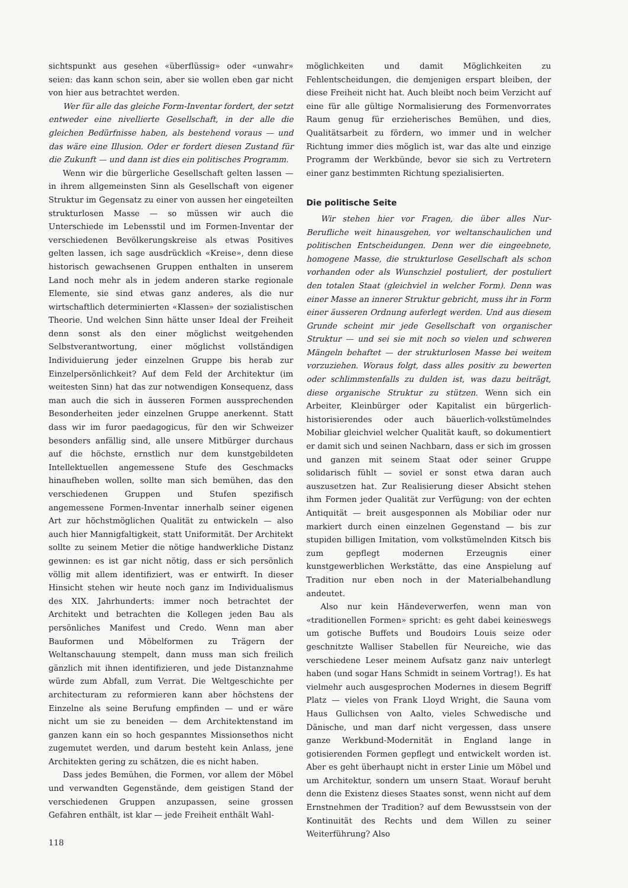sichtspunkt aus gesehen «überflüssig» oder «unwahr» seien: das kann schon sein, aber sie wollen eben gar nicht von hier aus betrachtet werden.
Wer für alle das gleiche Form-Inventar fordert, der setzt entweder eine nivellierte Gesellschaft, in der alle die gleichen Bedürfnisse haben, als bestehend voraus — und das wäre eine Illusion. Oder er fordert diesen Zustand für die Zukunft — und dann ist dies ein politisches Programm.
Wenn wir die bürgerliche Gesellschaft gelten lassen — in ihrem allgemeinsten Sinn als Gesellschaft von eigener Struktur im Gegensatz zu einer von aussen her eingeteilten strukturlosen Masse — so müssen wir auch die Unterschiede im Lebensstil und im Formen-Inventar der verschiedenen Bevölkerungskreise als etwas Positives gelten lassen, ich sage ausdrücklich «Kreise», denn diese historisch gewachsenen Gruppen enthalten in unserem Land noch mehr als in jedem anderen starke regionale Elemente, sie sind etwas ganz anderes, als die nur wirtschaftlich determinierten «Klassen» der sozialistischen Theorie. Und welchen Sinn hätte unser Ideal der Freiheit denn sonst als den einer möglichst weitgehenden Selbstverantwortung, einer möglichst vollständigen Individuierung jeder einzelnen Gruppe bis herab zur Einzelpersönlichkeit? Auf dem Feld der Architektur (im weitesten Sinn) hat das zur notwendigen Konsequenz, dass man auch die sich in äusseren Formen aussprechenden Besonderheiten jeder einzelnen Gruppe anerkennt. Statt dass wir im furor paedagogicus, für den wir Schweizer besonders anfällig sind, alle unsere Mitbürger durchaus auf die höchste, ernstlich nur dem kunstgebildeten Intellektuellen angemessene Stufe des Geschmacks hinaufheben wollen, sollte man sich bemühen, das den verschiedenen Gruppen und Stufen spezifisch angemessene Formen-Inventar innerhalb seiner eigenen Art zur höchstmöglichen Qualität zu entwickeln — also auch hier Mannigfaltigkeit, statt Uniformität. Der Architekt sollte zu seinem Metier die nötige handwerkliche Distanz gewinnen: es ist gar nicht nötig, dass er sich persönlich völlig mit allem identifiziert, was er entwirft. In dieser Hinsicht stehen wir heute noch ganz im Individualismus des XIX. Jahrhunderts: immer noch betrachtet der Architekt und betrachten die Kollegen jeden Bau als persönliches Manifest und Credo. Wenn man aber Bauformen und Möbelformen zu Trägern der Weltanschauung stempelt, dann muss man sich freilich gänzlich mit ihnen identifizieren, und jede Distanznahme würde zum Abfall, zum Verrat. Die Weltgeschichte per architecturam zu reformieren kann aber höchstens der Einzelne als seine Berufung empfinden — und er wäre nicht um sie zu beneiden — dem Architektenstand im ganzen kann ein so hoch gespanntes Missionsethos nicht zugemutet werden, und darum besteht kein Anlass, jene Architekten gering zu schätzen, die es nicht haben.
Dass jedes Bemühen, die Formen, vor allem der Möbel und verwandten Gegenstände, dem geistigen Stand der verschiedenen Gruppen anzupassen, seine grossen Gefahren enthält, ist klar — jede Freiheit enthält Wahl-
118
möglichkeiten und damit Möglichkeiten zu Fehlentscheidungen, die demjenigen erspart bleiben, der diese Freiheit nicht hat. Auch bleibt noch beim Verzicht auf eine für alle gültige Normalisierung des Formenvorrates Raum genug für erzieherisches Bemühen, und dies, Qualitätsarbeit zu fördern, wo immer und in welcher Richtung immer dies möglich ist, war das alte und einzige Programm der Werkbünde, bevor sie sich zu Vertretern einer ganz bestimmten Richtung spezialisierten.
Die politische Seite
Wir stehen hier vor Fragen, die über alles Nur-Berufliche weit hinausgehen, vor weltanschaulichen und politischen Entscheidungen. Denn wer die eingeebnete, homogene Masse, die strukturlose Gesellschaft als schon vorhanden oder als Wunschziel postuliert, der postuliert den totalen Staat (gleichviel in welcher Form). Denn was einer Masse an innerer Struktur gebricht, muss ihr in Form einer äusseren Ordnung auferlegt werden. Und aus diesem Grunde scheint mir jede Gesellschaft von organischer Struktur — und sei sie mit noch so vielen und schweren Mängeln behaftet — der strukturlosen Masse bei weitem vorzuziehen. Woraus folgt, dass alles positiv zu bewerten oder schlimmstenfalls zu dulden ist, was dazu beiträgt, diese organische Struktur zu stützen. Wenn sich ein Arbeiter, Kleinbürger oder Kapitalist ein bürgerlich-historisierendes oder auch bäuerlich-volkstümelndes Mobiliar gleichviel welcher Qualität kauft, so dokumentiert er damit sich und seinen Nachbarn, dass er sich im grossen und ganzen mit seinem Staat oder seiner Gruppe solidarisch fühlt — soviel er sonst etwa daran auch auszusetzen hat. Zur Realisierung dieser Absicht stehen ihm Formen jeder Qualität zur Verfügung: von der echten Antiquität — breit ausgesponnen als Mobiliar oder nur markiert durch einen einzelnen Gegenstand — bis zur stupiden billigen Imitation, vom volkstümelnden Kitsch bis zum gepflegt modernen Erzeugnis einer kunstgewerblichen Werkstätte, das eine Anspielung auf Tradition nur eben noch in der Materialbehandlung andeutet.
Also nur kein Händeverwerfen, wenn man von «traditionellen Formen» spricht: es geht dabei keineswegs um gotische Buffets und Boudoirs Louis seize oder geschnitzte Walliser Stabellen für Neureiche, wie das verschiedene Leser meinem Aufsatz ganz naiv unterlegt haben (und sogar Hans Schmidt in seinem Vortrag!). Es hat vielmehr auch ausgesprochen Modernes in diesem Begriff Platz — vieles von Frank Lloyd Wright, die Sauna vom Haus Gullichsen von Aalto, vieles Schwedische und Dänische, und man darf nicht vergessen, dass unsere ganze Werkbund-Modernität in England lange in gotisierenden Formen gepflegt und entwickelt worden ist. Aber es geht überhaupt nicht in erster Linie um Möbel und um Architektur, sondern um unsern Staat. Worauf beruht denn die Existenz dieses Staates sonst, wenn nicht auf dem Ernstnehmen der Tradition? auf dem Bewusstsein von der Kontinuität des Rechts und dem Willen zu seiner Weiterführung? Also